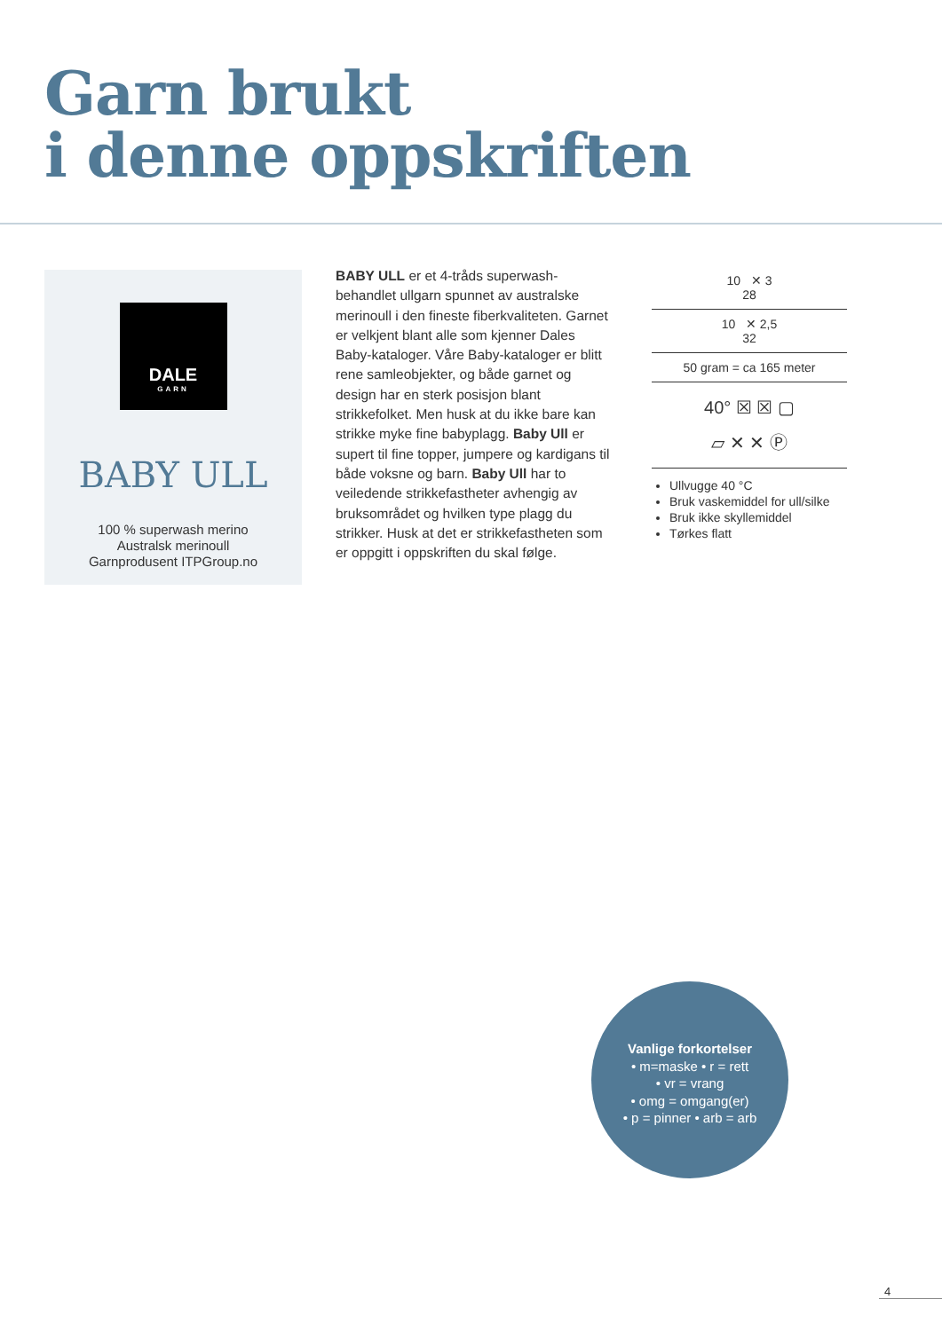Garn brukt
i denne oppskriften
DALE
GARN
BABY ULL
100 % superwash merino
Australsk merinoull
Garnprodusent ITPGroup.no
BABY ULL er et 4-tråds superwash-behandlet ullgarn spunnet av australske merinoull i den fineste fiberkvaliteten. Garnet er velkjent blant alle som kjenner Dales Baby-kataloger. Våre Baby-kataloger er blitt rene samleobjekter, og både garnet og design har en sterk posisjon blant strikkefolket. Men husk at du ikke bare kan strikke myke fine babyplagg. Baby Ull er supert til fine topper, jumpere og kardigans til både voksne og barn. Baby Ull har to veiledende strikkefasthet­er avhengig av bruksområdet og hvilken type plagg du strikker. Husk at det er strikkefastheten som er oppgitt i oppskriften du skal følge.
10 ✕ 3
28
10 ✕ 2,5
32
50 gram = ca 165 meter
40° ☒ ☒ ▢
▱ ✕ ✕ Ⓟ
Ullvugge 40 °C
Bruk vaskemiddel for ull/silke
Bruk ikke skyllemiddel
Tørkes flatt
Vanlige forkortelser
• m=maske • r = rett
• vr = vrang
• omg = omgang(er)
• p = pinner • arb = arb
4